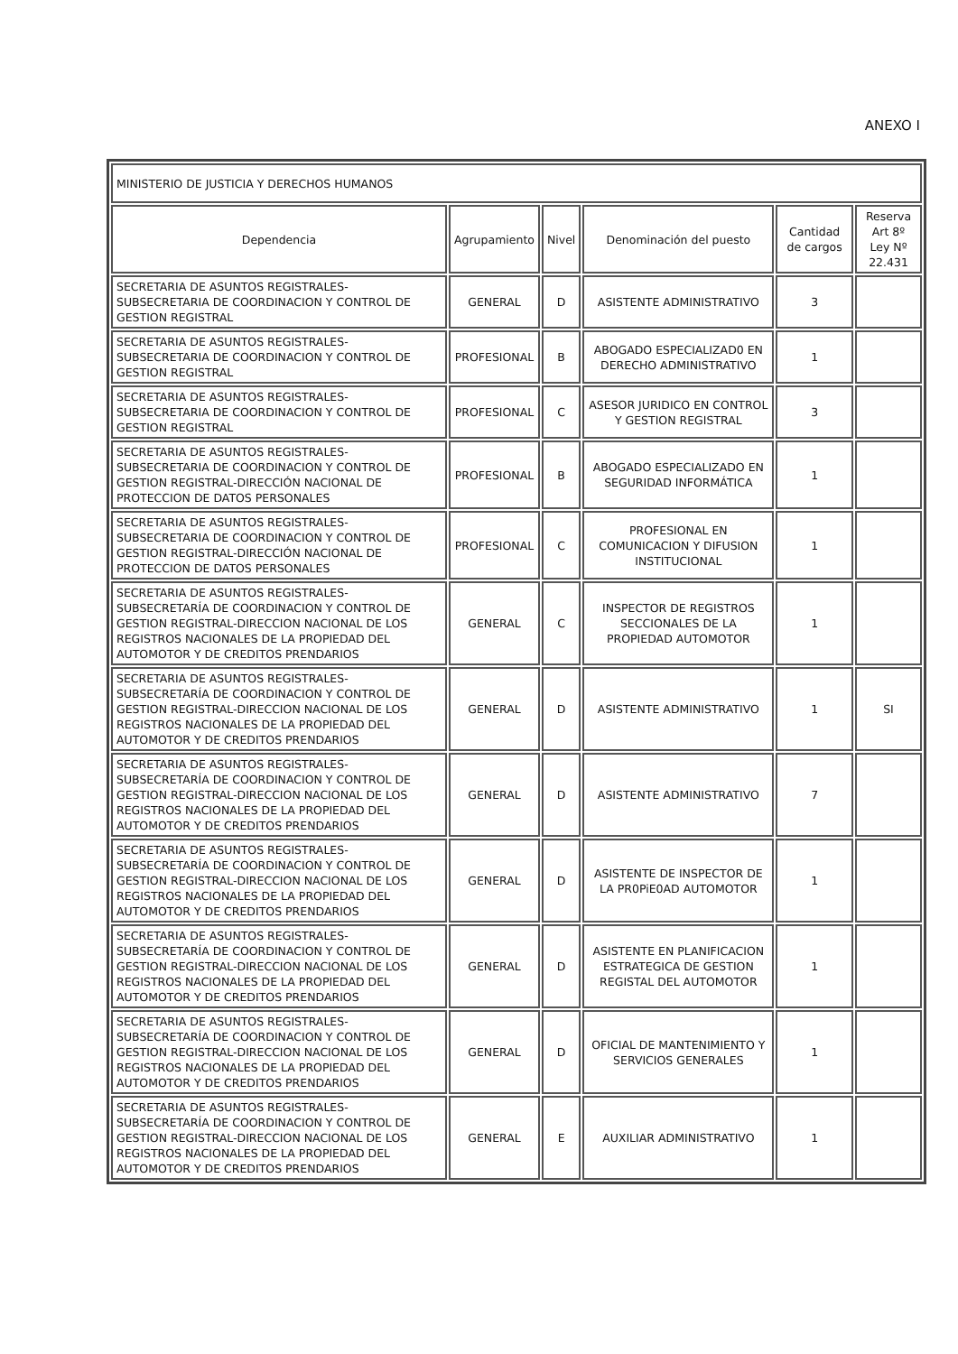ANEXO I
| MINISTERIO DE JUSTICIA Y DERECHOS HUMANOS | | | | | |
| --- | --- | --- | --- | --- | --- |
| Dependencia | Agrupamiento | Nivel | Denominación del puesto | Cantidad de cargos | Reserva Art 8º Ley Nº 22.431 |
| SECRETARIA DE ASUNTOS REGISTRALES- SUBSECRETARIA DE COORDINACION Y CONTROL DE GESTION REGISTRAL | GENERAL | D | ASISTENTE ADMINISTRATIVO | 3 | |
| SECRETARIA DE ASUNTOS REGISTRALES- SUBSECRETARIA DE COORDINACION Y CONTROL DE GESTION REGISTRAL | PROFESIONAL | B | ABOGADO ESPECIALIZAD0 EN DERECHO ADMINISTRATIVO | 1 | |
| SECRETARIA DE ASUNTOS REGISTRALES- SUBSECRETARIA DE COORDINACION Y CONTROL DE GESTION REGISTRAL | PROFESIONAL | C | ASESOR JURIDICO EN CONTROL Y GESTION REGISTRAL | 3 | |
| SECRETARIA DE ASUNTOS REGISTRALES- SUBSECRETARIA DE COORDINACION Y CONTROL DE GESTION REGISTRAL-DIRECCIÓN NACIONAL DE PROTECCION DE DATOS PERSONALES | PROFESIONAL | B | ABOGADO ESPECIALIZADO EN SEGURIDAD INFORMÁTICA | 1 | |
| SECRETARIA DE ASUNTOS REGISTRALES- SUBSECRETARIA DE COORDINACION Y CONTROL DE GESTION REGISTRAL-DIRECCIÓN NACIONAL DE PROTECCION DE DATOS PERSONALES | PROFESIONAL | C | PROFESIONAL EN COMUNICACION Y DIFUSION INSTITUCIONAL | 1 | |
| SECRETARIA DE ASUNTOS REGISTRALES- SUBSECRETARÍA DE COORDINACION Y CONTROL DE GESTION REGISTRAL-DIRECCION NACIONAL DE LOS REGISTROS NACIONALES DE LA PROPIEDAD DEL AUTOMOTOR Y DE CREDITOS PRENDARIOS | GENERAL | C | INSPECTOR DE REGISTROS SECCIONALES DE LA PROPIEDAD AUTOMOTOR | 1 | |
| SECRETARIA DE ASUNTOS REGISTRALES- SUBSECRETARÍA DE COORDINACION Y CONTROL DE GESTION REGISTRAL-DIRECCION NACIONAL DE LOS REGISTROS NACIONALES DE LA PROPIEDAD DEL AUTOMOTOR Y DE CREDITOS PRENDARIOS | GENERAL | D | ASISTENTE ADMINISTRATIVO | 1 | SI |
| SECRETARIA DE ASUNTOS REGISTRALES- SUBSECRETARÍA DE COORDINACION Y CONTROL DE GESTION REGISTRAL-DIRECCION NACIONAL DE LOS REGISTROS NACIONALES DE LA PROPIEDAD DEL AUTOMOTOR Y DE CREDITOS PRENDARIOS | GENERAL | D | ASISTENTE ADMINISTRATIVO | 7 | |
| SECRETARIA DE ASUNTOS REGISTRALES- SUBSECRETARÍA DE COORDINACION Y CONTROL DE GESTION REGISTRAL-DIRECCION NACIONAL DE LOS REGISTROS NACIONALES DE LA PROPIEDAD DEL AUTOMOTOR Y DE CREDITOS PRENDARIOS | GENERAL | D | ASISTENTE DE INSPECTOR DE LA PR0PiE0AD AUTOMOTOR | 1 | |
| SECRETARIA DE ASUNTOS REGISTRALES- SUBSECRETARÍA DE COORDINACION Y CONTROL DE GESTION REGISTRAL-DIRECCION NACIONAL DE LOS REGISTROS NACIONALES DE LA PROPIEDAD DEL AUTOMOTOR Y DE CREDITOS PRENDARIOS | GENERAL | D | ASISTENTE EN PLANIFICACION ESTRATEGICA DE GESTION REGISTAL DEL AUTOMOTOR | 1 | |
| SECRETARIA DE ASUNTOS REGISTRALES- SUBSECRETARÍA DE COORDINACION Y CONTROL DE GESTION REGISTRAL-DIRECCION NACIONAL DE LOS REGISTROS NACIONALES DE LA PROPIEDAD DEL AUTOMOTOR Y DE CREDITOS PRENDARIOS | GENERAL | D | OFICIAL DE MANTENIMIENTO Y SERVICIOS GENERALES | 1 | |
| SECRETARIA DE ASUNTOS REGISTRALES- SUBSECRETARÍA DE COORDINACION Y CONTROL DE GESTION REGISTRAL-DIRECCION NACIONAL DE LOS REGISTROS NACIONALES DE LA PROPIEDAD DEL AUTOMOTOR Y DE CREDITOS PRENDARIOS | GENERAL | E | AUXILIAR ADMINISTRATIVO | 1 | |